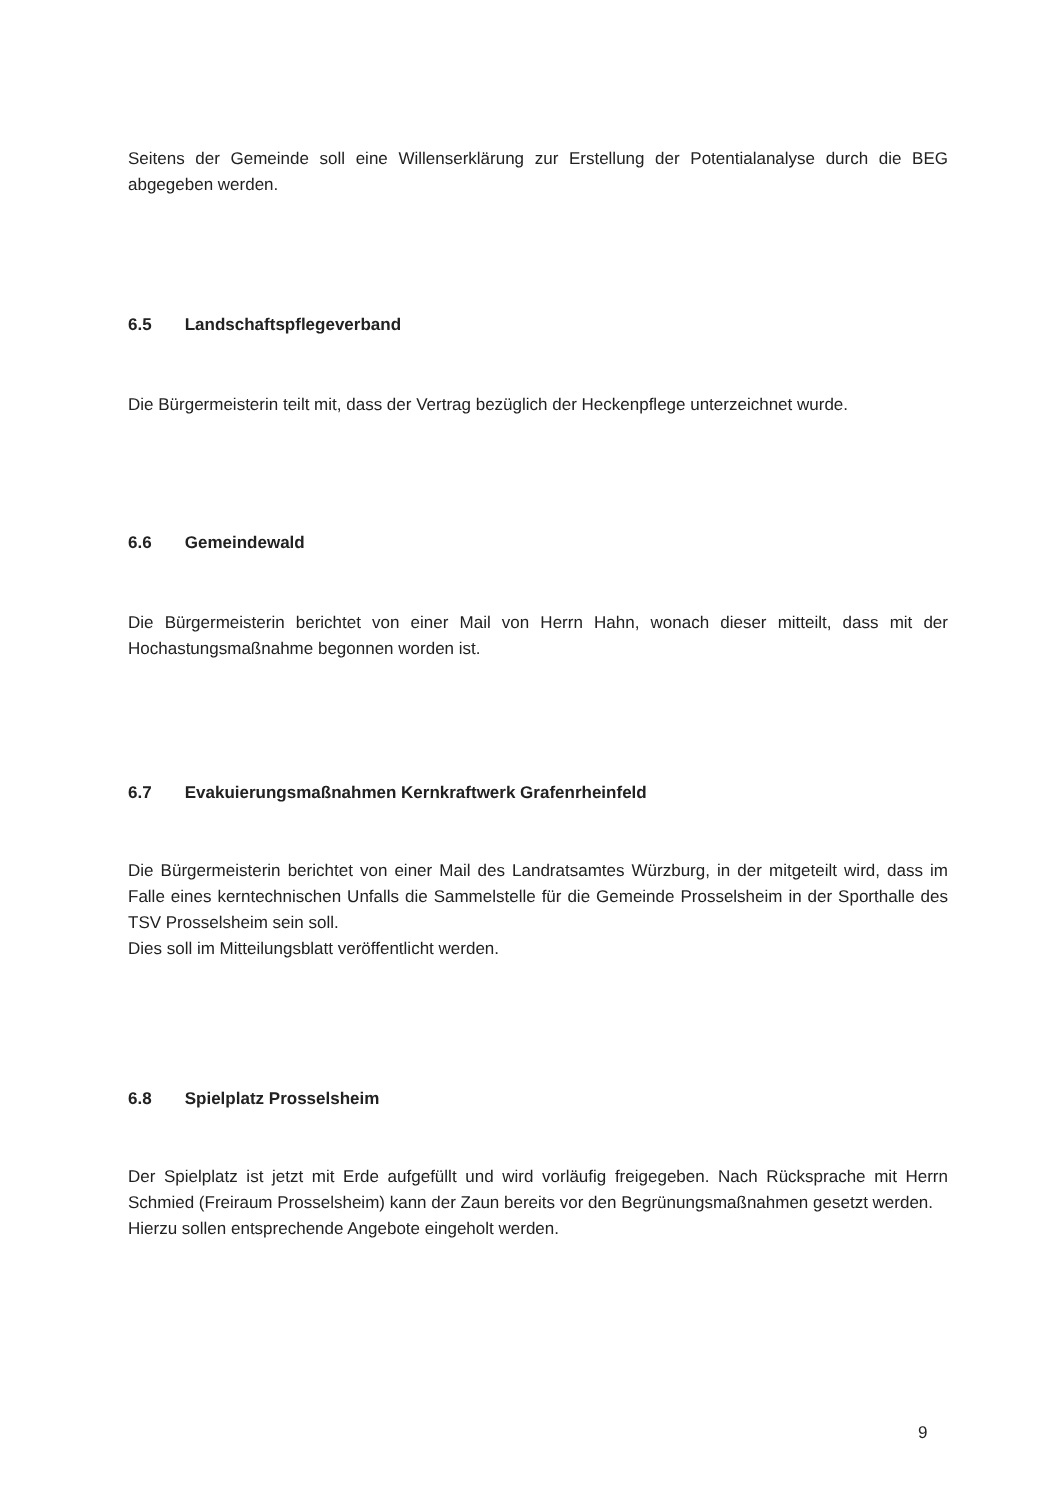Seitens der Gemeinde soll eine Willenserklärung zur Erstellung der Potentialanalyse durch die BEG abgegeben werden.
6.5 Landschaftspflegeverband
Die Bürgermeisterin teilt mit, dass der Vertrag bezüglich der Heckenpflege unterzeichnet wurde.
6.6 Gemeindewald
Die Bürgermeisterin berichtet von einer Mail von Herrn Hahn, wonach dieser mitteilt, dass mit der Hochastungsmaßnahme begonnen worden ist.
6.7 Evakuierungsmaßnahmen Kernkraftwerk Grafenrheinfeld
Die Bürgermeisterin berichtet von einer Mail des Landratsamtes Würzburg, in der mitgeteilt wird, dass im Falle eines kerntechnischen Unfalls die Sammelstelle für die Gemeinde Prosselsheim in der Sporthalle des TSV Prosselsheim sein soll.
Dies soll im Mitteilungsblatt veröffentlicht werden.
6.8 Spielplatz Prosselsheim
Der Spielplatz ist jetzt mit Erde aufgefüllt und wird vorläufig freigegeben. Nach Rücksprache mit Herrn Schmied (Freiraum Prosselsheim) kann der Zaun bereits vor den Begrünungsmaßnahmen gesetzt werden.
Hierzu sollen entsprechende Angebote eingeholt werden.
9